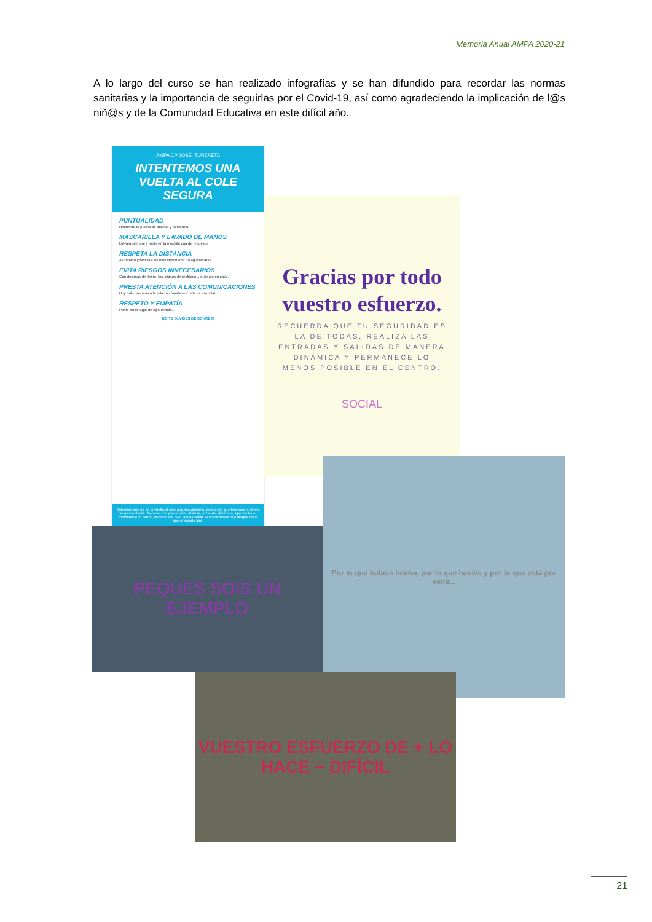Memoria Anual AMPA 2020-21
A lo largo del curso se han realizado infografías y se han difundido para recordar las normas sanitarias y la importancia de seguirlas por el Covid-19, así como agradeciendo la implicación de l@s niñ@s y de la Comunidad Educativa en este difícil año.
AMPA CP JOSÉ ITURZAETA
INTENTEMOS UNA VUELTA AL COLE SEGURA
PUNTUALIDAD
Recuerda tu puerta de acceso y tu horario.
MASCARILLA Y LAVADO DE MANOS
Llévala siempre y mete en la mochila una de repuesto.
RESPETA LA DISTANCIA
Alumnado y familias: es muy importante no aglomerarse.
EVITA RIESGOS INNECESARIOS
Con décimas de fiebre, tos, signos de resfriado... quédate en casa.
PRESTA ATENCIÓN A LAS COMUNICACIONES
Hoy más que nunca la relación familia-escuela es esencial.
RESPETO Y EMPATÍA
Ponte en el lugar de l@s demás.
NO TE OLVIDES DE SONREIR
Sabemos que no es la vuelta al cole que nos gustaría, pero es la que tenemos y vamos a aprovecharla. Siempre con precaución, disfruta, aprende, diviértete, aprovecha el momento y SONRÍE, aunque sea bajo la mascarilla. Nuestra fortaleza y alegría hace que el mundo gire.
Gracias por todo vuestro esfuerzo.
RECUERDA QUE TU SEGURIDAD ES LA DE TODAS, REALIZA LAS ENTRADAS Y SALIDAS DE MANERA DINÁMICA Y PERMANECE LO MENOS POSIBLE EN EL CENTRO.
SOCIAL
PEQUES SOIS UN EJEMPLO
Por lo que habéis hecho, por lo que hacéis y por lo que está por venir...
VUESTRO ESFUERZO DE + LO HACE − DIFÍCIL
21